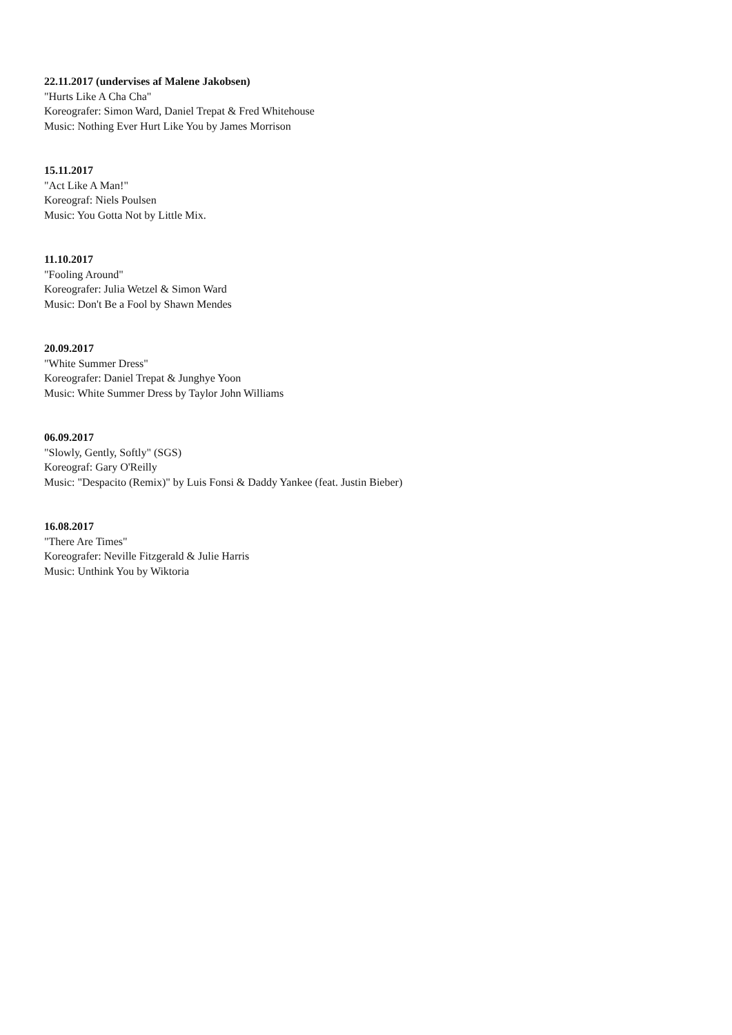22.11.2017 (undervises af Malene Jakobsen)
"Hurts Like A Cha Cha"
Koreografer: Simon Ward, Daniel Trepat & Fred Whitehouse
Music: Nothing Ever Hurt Like You by James Morrison
15.11.2017
"Act Like A Man!"
Koreograf: Niels Poulsen
Music: You Gotta Not by Little Mix.
11.10.2017
"Fooling Around"
Koreografer: Julia Wetzel & Simon Ward
Music: Don't Be a Fool by Shawn Mendes
20.09.2017
"White Summer Dress"
Koreografer: Daniel Trepat & Junghye Yoon
Music: White Summer Dress by Taylor John Williams
06.09.2017
"Slowly, Gently, Softly" (SGS)
Koreograf: Gary O'Reilly
Music: "Despacito (Remix)" by Luis Fonsi & Daddy Yankee (feat. Justin Bieber)
16.08.2017
"There Are Times"
Koreografer: Neville Fitzgerald & Julie Harris
Music: Unthink You by Wiktoria